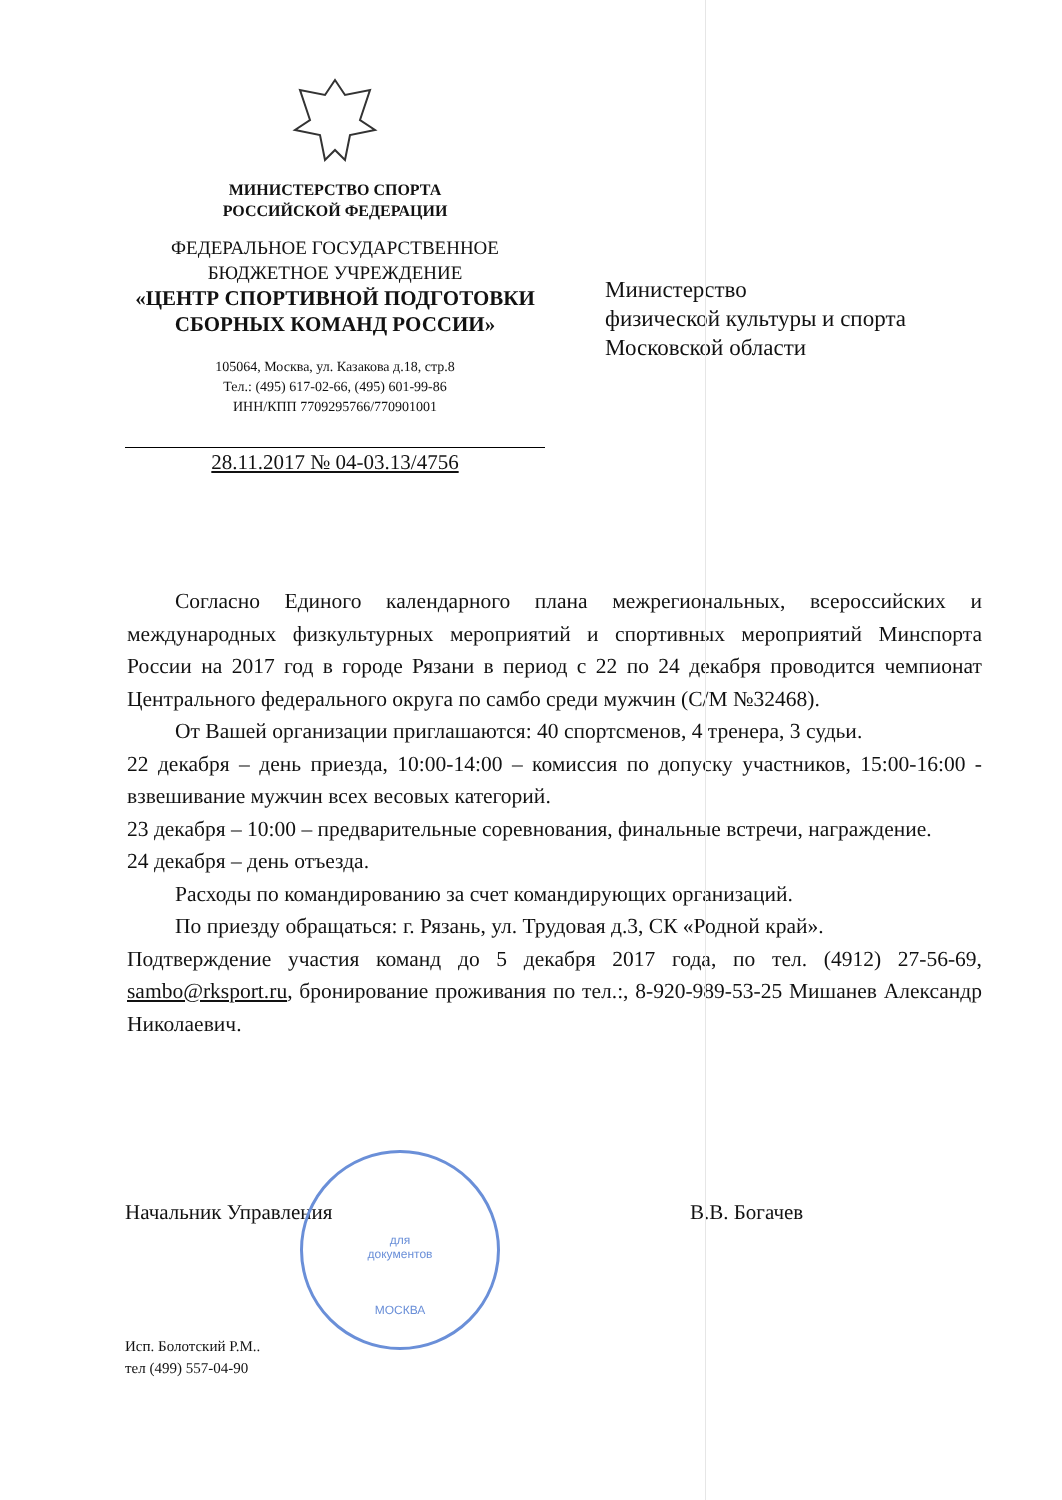МИНИСТЕРСТВО СПОРТА
РОССИЙСКОЙ ФЕДЕРАЦИИ
ФЕДЕРАЛЬНОЕ ГОСУДАРСТВЕННОЕ
БЮДЖЕТНОЕ УЧРЕЖДЕНИЕ
«ЦЕНТР СПОРТИВНОЙ ПОДГОТОВКИ
СБОРНЫХ КОМАНД РОССИИ»
105064, Москва, ул. Казакова д.18, стр.8
Тел.: (495) 617-02-66, (495) 601-99-86
ИНН/КПП 7709295766/770901001
28.11.2017 № 04-03.13/4756
Министерство
физической культуры и спорта
Московской области
Согласно Единого календарного плана межрегиональных, всероссийских и международных физкультурных мероприятий и спортивных мероприятий Минспорта России на 2017 год в городе Рязани в период с 22 по 24 декабря проводится чемпионат Центрального федерального округа по самбо среди мужчин (С/М №32468).
От Вашей организации приглашаются: 40 спортсменов, 4 тренера, 3 судьи.
22 декабря – день приезда, 10:00-14:00 – комиссия по допуску участников, 15:00-16:00 - взвешивание мужчин всех весовых категорий.
23 декабря – 10:00 – предварительные соревнования, финальные встречи, награждение.
24 декабря – день отъезда.
Расходы по командированию за счет командирующих организаций.
По приезду обращаться: г. Рязань, ул. Трудовая д.3, СК «Родной край».
Подтверждение участия команд до 5 декабря 2017 года, по тел. (4912) 27-56-69, sambo@rksport.ru, бронирование проживания по тел.:, 8-920-989-53-25 Мишанев Александр Николаевич.
Начальник Управления В.В. Богачев
для
документов
МОСКВА
Исп. Болотский Р.М..
тел (499) 557-04-90